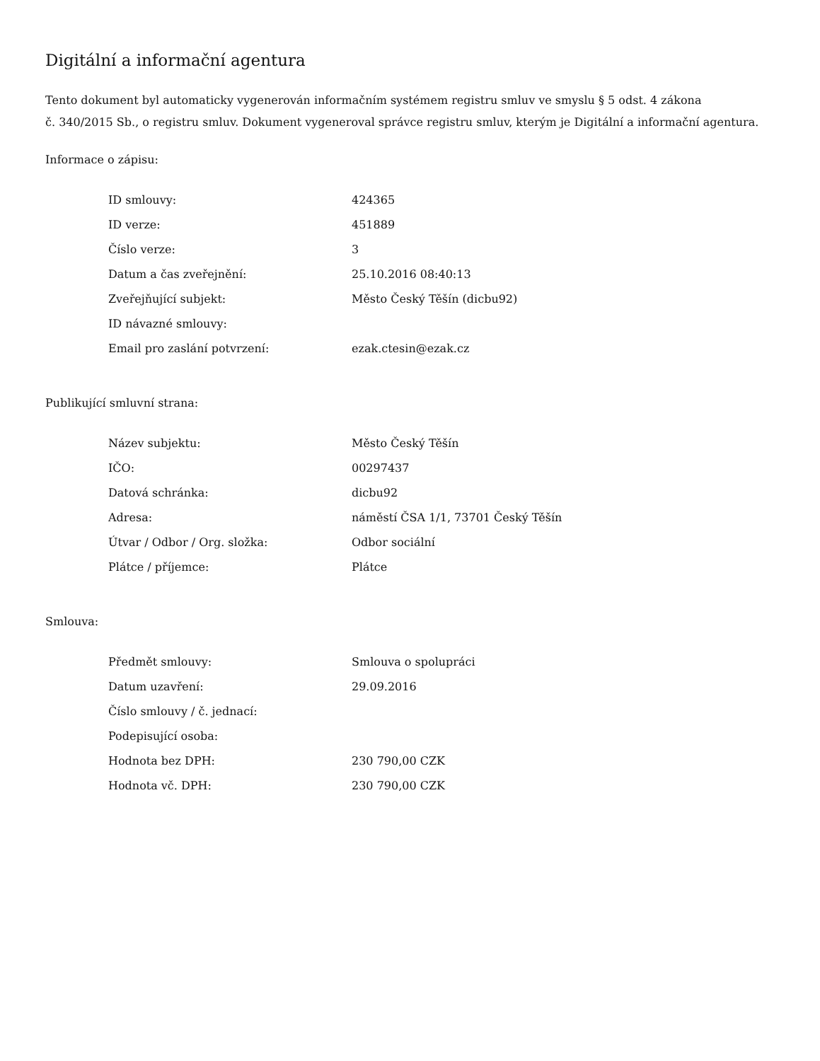Digitální a informační agentura
Tento dokument byl automaticky vygenerován informačním systémem registru smluv ve smyslu § 5 odst. 4 zákona
č. 340/2015 Sb., o registru smluv. Dokument vygeneroval správce registru smluv, kterým je Digitální a informační agentura.
Informace o zápisu:
| ID smlouvy: | 424365 |
| ID verze: | 451889 |
| Číslo verze: | 3 |
| Datum a čas zveřejnění: | 25.10.2016 08:40:13 |
| Zveřejňující subjekt: | Město Český Těšín (dicbu92) |
| ID návazné smlouvy: | |
| Email pro zaslání potvrzení: | ezak.ctesin@ezak.cz |
Publikující smluvní strana:
| Název subjektu: | Město Český Těšín |
| IČO: | 00297437 |
| Datová schránka: | dicbu92 |
| Adresa: | náměstí ČSA 1/1, 73701 Český Těšín |
| Útvar / Odbor / Org. složka: | Odbor sociální |
| Plátce / příjemce: | Plátce |
Smlouva:
| Předmět smlouvy: | Smlouva o spolupráci |
| Datum uzavření: | 29.09.2016 |
| Číslo smlouvy / č. jednací: | |
| Podepisující osoba: | |
| Hodnota bez DPH: | 230 790,00 CZK |
| Hodnota vč. DPH: | 230 790,00 CZK |